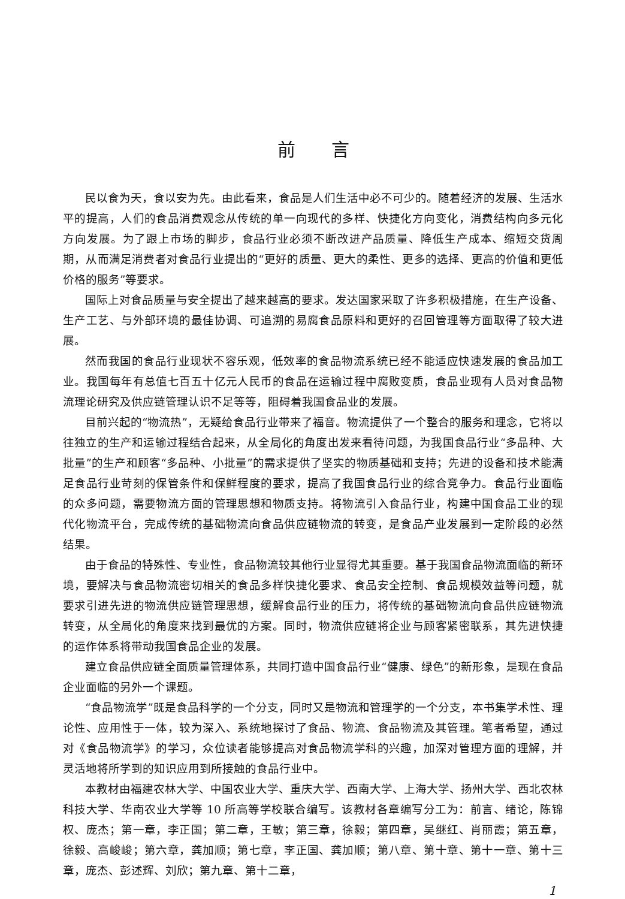前言
民以食为天，食以安为先。由此看来，食品是人们生活中必不可少的。随着经济的发展、生活水平的提高，人们的食品消费观念从传统的单一向现代的多样、快捷化方向变化，消费结构向多元化方向发展。为了跟上市场的脚步，食品行业必须不断改进产品质量、降低生产成本、缩短交货周期，从而满足消费者对食品行业提出的“更好的质量、更大的柔性、更多的选择、更高的价值和更低价格的服务”等要求。
国际上对食品质量与安全提出了越来越高的要求。发达国家采取了许多积极措施，在生产设备、生产工艺、与外部环境的最佳协调、可追溯的易腐食品原料和更好的召回管理等方面取得了较大进展。
然而我国的食品行业现状不容乐观，低效率的食品物流系统已经不能适应快速发展的食品加工业。我国每年有总值七百五十亿元人民币的食品在运输过程中腐败变质，食品业现有人员对食品物流理论研究及供应链管理认识不足等等，阻碍着我国食品业的发展。
目前兴起的“物流热”，无疑给食品行业带来了福音。物流提供了一个整合的服务和理念，它将以往独立的生产和运输过程结合起来，从全局化的角度出发来看待问题，为我国食品行业“多品种、大批量”的生产和顾客“多品种、小批量”的需求提供了坚实的物质基础和支持；先进的设备和技术能满足食品行业苛刻的保管条件和保鲜程度的要求，提高了我国食品行业的综合竞争力。食品行业面临的众多问题，需要物流方面的管理思想和物质支持。将物流引入食品行业，构建中国食品工业的现代化物流平台，完成传统的基础物流向食品供应链物流的转变，是食品产业发展到一定阶段的必然结果。
由于食品的特殊性、专业性，食品物流较其他行业显得尤其重要。基于我国食品物流面临的新环境，要解决与食品物流密切相关的食品多样快捷化要求、食品安全控制、食品规模效益等问题，就要求引进先进的物流供应链管理思想，缓解食品行业的压力，将传统的基础物流向食品供应链物流转变，从全局化的角度来找到最优的方案。同时，物流供应链将企业与顾客紧密联系，其先进快捷的运作体系将带动我国食品企业的发展。
建立食品供应链全面质量管理体系，共同打造中国食品行业“健康、绿色”的新形象，是现在食品企业面临的另外一个课题。
“食品物流学”既是食品科学的一个分支，同时又是物流和管理学的一个分支，本书集学术性、理论性、应用性于一体，较为深入、系统地探讨了食品、物流、食品物流及其管理。笔者希望，通过对《食品物流学》的学习，众位读者能够提高对食品物流学科的兴趣，加深对管理方面的理解，并灵活地将所学到的知识应用到所接触的食品行业中。
本教材由福建农林大学、中国农业大学、重庆大学、西南大学、上海大学、扬州大学、西北农林科技大学、华南农业大学等 10 所高等学校联合编写。该教材各章编写分工为：前言、绪论，陈锦权、庞杰；第一章，李正国；第二章，王敏；第三章，徐毅；第四章，吴继红、肖丽霞；第五章，徐毅、高峻峻；第六章，龚加顺；第七章，李正国、龚加顺；第八章、第十章、第十一章、第十三章，庞杰、彭述辉、刘欣；第九章、第十二章，
1